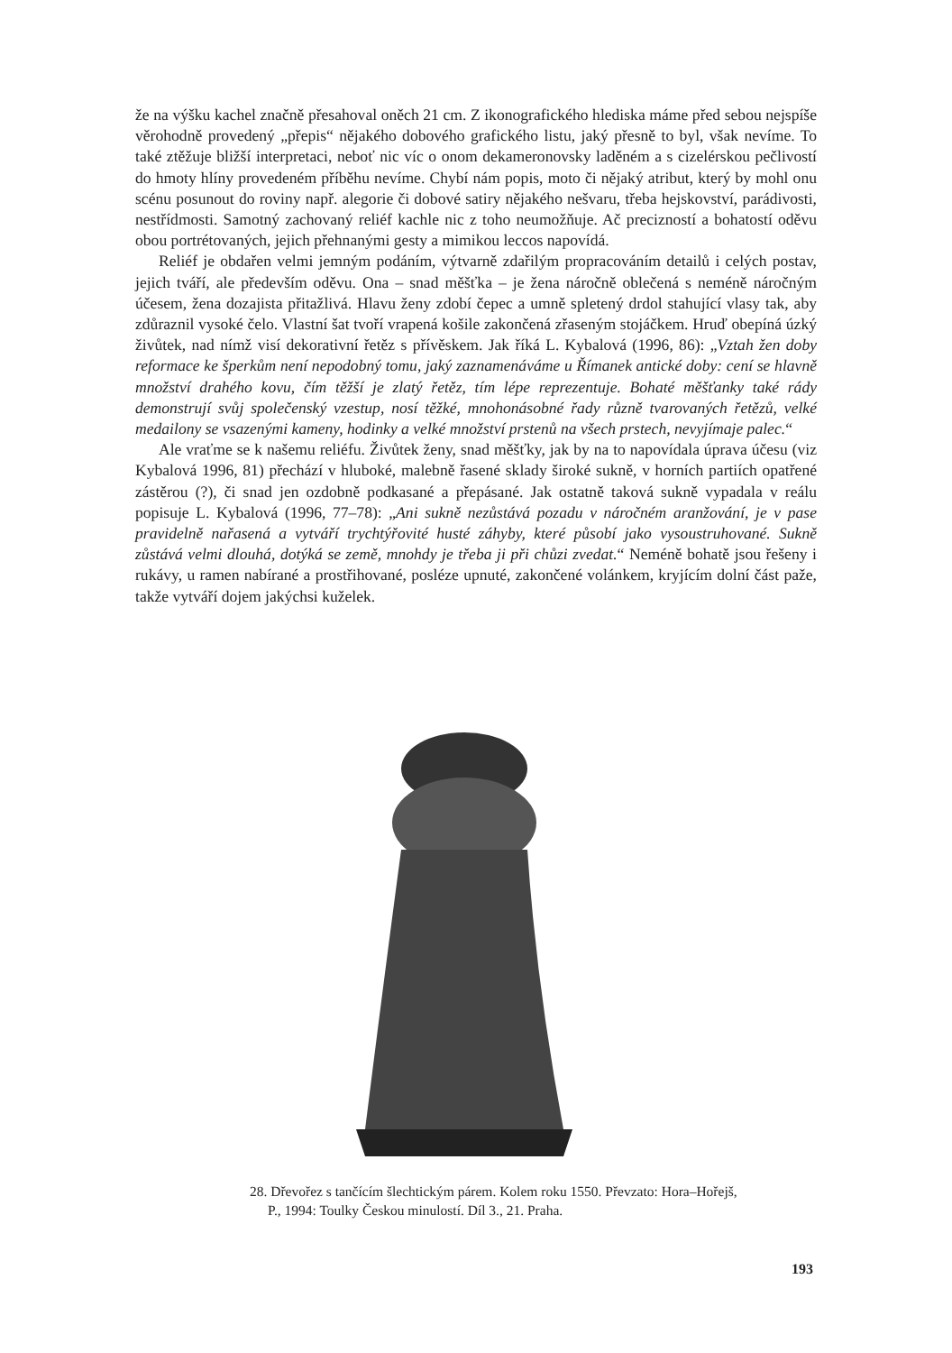že na výšku kachel značně přesahoval oněch 21 cm. Z ikonografického hlediska máme před sebou nejspíše věrohodně provedený „přepis“ nějakého dobového grafického listu, jaký přesně to byl, však nevíme. To také ztěžuje bližší interpretaci, neboť nic víc o onom dekameronovsky laděném a s cizelérskou pečlivostí do hmoty hlíny provedeném příběhu nevíme. Chybí nám popis, moto či nějaký atribut, který by mohl onu scénu posunout do roviny např. alegorie či dobové satiry nějakého nešvaru, třeba hejskovství, parádivosti, nestřídmosti. Samotný zachovaný reliéf kachle nic z toho neumožňuje. Ač precizností a bohatostí oděvu obou portrétovaných, jejich přehnanými gesty a mimikou leccos napovídá.
Reliéf je obdařen velmi jemným podáním, výtvarně zdařilým propracováním detailů i celých postav, jejich tváří, ale především oděvu. Ona – snad měšťka – je žena náročně oblečená s neméně náročným účesem, žena dozajista přitažlivá. Hlavu ženy zdobí čepec a umně spletený drdol stahující vlasy tak, aby zdůraznil vysoké čelo. Vlastní šat tvoří vrapená košile zakončená zřaseným stojáčkem. Hruď obepíná úzký živůtek, nad nímž visí dekorativní řetěz s přívěskem. Jak říká L. Kybalová (1996, 86): „Vztah žen doby reformace ke šperkům není nepodobný tomu, jaký zaznamenáváme u Římanek antické doby: cení se hlavně množství drahého kovu, čím těžší je zlatý řetěz, tím lépe reprezentuje. Bohaté měšťanky také rády demonstrují svůj společenský vzestup, nosí těžké, mnohonásobné řady různě tvarovaných řetězů, velké medailony se vsazenými kameny, hodinky a velké množství prstenů na všech prstech, nevyjímaje palec.“
Ale vraťme se k našemu reliéfu. Živůtek ženy, snad měšťky, jak by na to napovídala úprava účesu (viz Kybalová 1996, 81) přechází v hluboké, malebně řasené sklady široké sukně, v horních partiích opatřené zástěrou (?), či snad jen ozdobně podkasané a přepásané. Jak ostatně taková sukně vypadala v reálu popisuje L. Kybalová (1996, 77–78): „Ani sukně nezůstává pozadu v náročném aranžování, je v pase pravidelně nařasená a vytváří trychtýřovité husté záhyby, které působí jako vysoustruhované. Sukně zůstává velmi dlouhá, dotýká se země, mnohdy je třeba ji při chůzi zvedat.“ Neméně bohatě jsou řešeny i rukávy, u ramen nabírané a prostřihované, posléze upnuté, zakončené volánkem, kryjícím dolní část paže, takže vytváří dojem jakýchsi kuželek.
28. Dřevořez s tančícím šlechtickým párem. Kolem roku 1550. Převzato: Hora–Hořejš, P., 1994: Toulky Českou minulostí. Díl 3., 21. Praha.
193